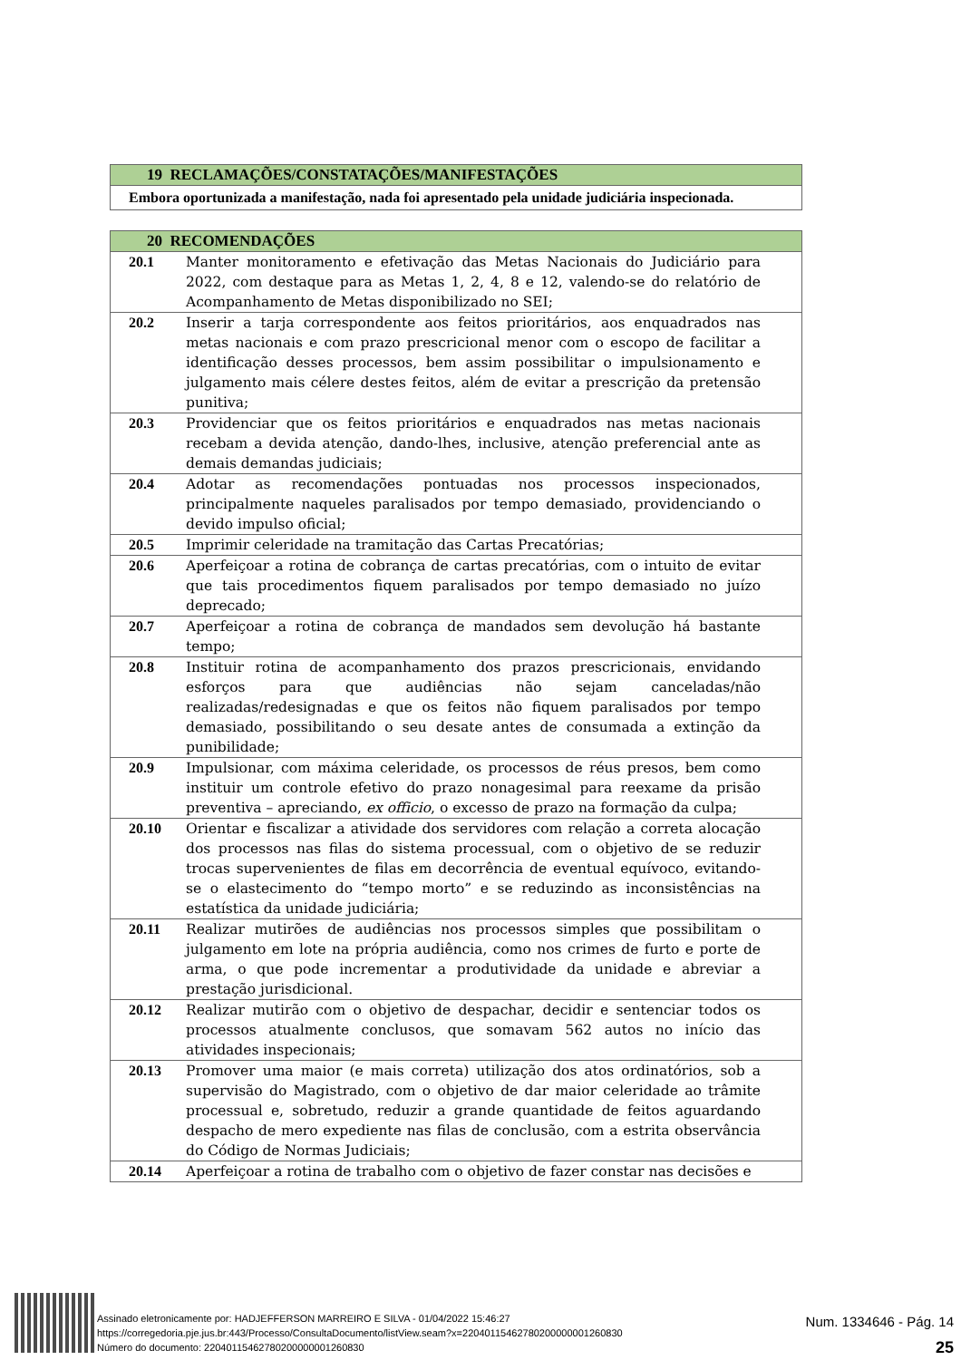| 19 RECLAMAÇÕES/CONSTATAÇÕES/MANIFESTAÇÕES |
| --- |
| Embora oportunizada a manifestação, nada foi apresentado pela unidade judiciária inspecionada. |
| 20 RECOMENDAÇÕES | |
| --- | --- |
| 20.1 | Manter monitoramento e efetivação das Metas Nacionais do Judiciário para 2022, com destaque para as Metas 1, 2, 4, 8 e 12, valendo-se do relatório de Acompanhamento de Metas disponibilizado no SEI; |
| 20.2 | Inserir a tarja correspondente aos feitos prioritários, aos enquadrados nas metas nacionais e com prazo prescricional menor com o escopo de facilitar a identificação desses processos, bem assim possibilitar o impulsionamento e julgamento mais célere destes feitos, além de evitar a prescrição da pretensão punitiva; |
| 20.3 | Providenciar que os feitos prioritários e enquadrados nas metas nacionais recebam a devida atenção, dando-lhes, inclusive, atenção preferencial ante as demais demandas judiciais; |
| 20.4 | Adotar as recomendações pontuadas nos processos inspecionados, principalmente naqueles paralisados por tempo demasiado, providenciando o devido impulso oficial; |
| 20.5 | Imprimir celeridade na tramitação das Cartas Precatórias; |
| 20.6 | Aperfeiçoar a rotina de cobrança de cartas precatórias, com o intuito de evitar que tais procedimentos fiquem paralisados por tempo demasiado no juízo deprecado; |
| 20.7 | Aperfeiçoar a rotina de cobrança de mandados sem devolução há bastante tempo; |
| 20.8 | Instituir rotina de acompanhamento dos prazos prescricionais, envidando esforços para que audiências não sejam canceladas/não realizadas/redesignadas e que os feitos não fiquem paralisados por tempo demasiado, possibilitando o seu desate antes de consumada a extinção da punibilidade; |
| 20.9 | Impulsionar, com máxima celeridade, os processos de réus presos, bem como instituir um controle efetivo do prazo nonagesimal para reexame da prisão preventiva – apreciando, ex officio , o excesso de prazo na formação da culpa; |
| 20.10 | Orientar e fiscalizar a atividade dos servidores com relação a correta alocação dos processos nas filas do sistema processual, com o objetivo de se reduzir trocas supervenientes de filas em decorrência de eventual equívoco, evitando-se o elastecimento do “tempo morto” e se reduzindo as inconsistências na estatística da unidade judiciária; |
| 20.11 | Realizar mutirões de audiências nos processos simples que possibilitam o julgamento em lote na própria audiência, como nos crimes de furto e porte de arma, o que pode incrementar a produtividade da unidade e abreviar a prestação jurisdicional. |
| 20.12 | Realizar mutirão com o objetivo de despachar, decidir e sentenciar todos os processos atualmente conclusos, que somavam 562 autos no início das atividades inspecionais; |
| 20.13 | Promover uma maior (e mais correta) utilização dos atos ordinatórios, sob a supervisão do Magistrado, com o objetivo de dar maior celeridade ao trâmite processual e, sobretudo, reduzir a grande quantidade de feitos aguardando despacho de mero expediente nas filas de conclusão, com a estrita observância do Código de Normas Judiciais; |
| 20.14 | Aperfeiçoar a rotina de trabalho com o objetivo de fazer constar nas decisões e |
Assinado eletronicamente por: HADJEFFERSON MARREIRO E SILVA - 01/04/2022 15:46:27
https://corregedoria.pje.jus.br:443/Processo/ConsultaDocumento/listView.seam?x=22040115462780200000001260830
Número do documento: 22040115462780200000001260830
Num. 1334646 - Pág. 14
25